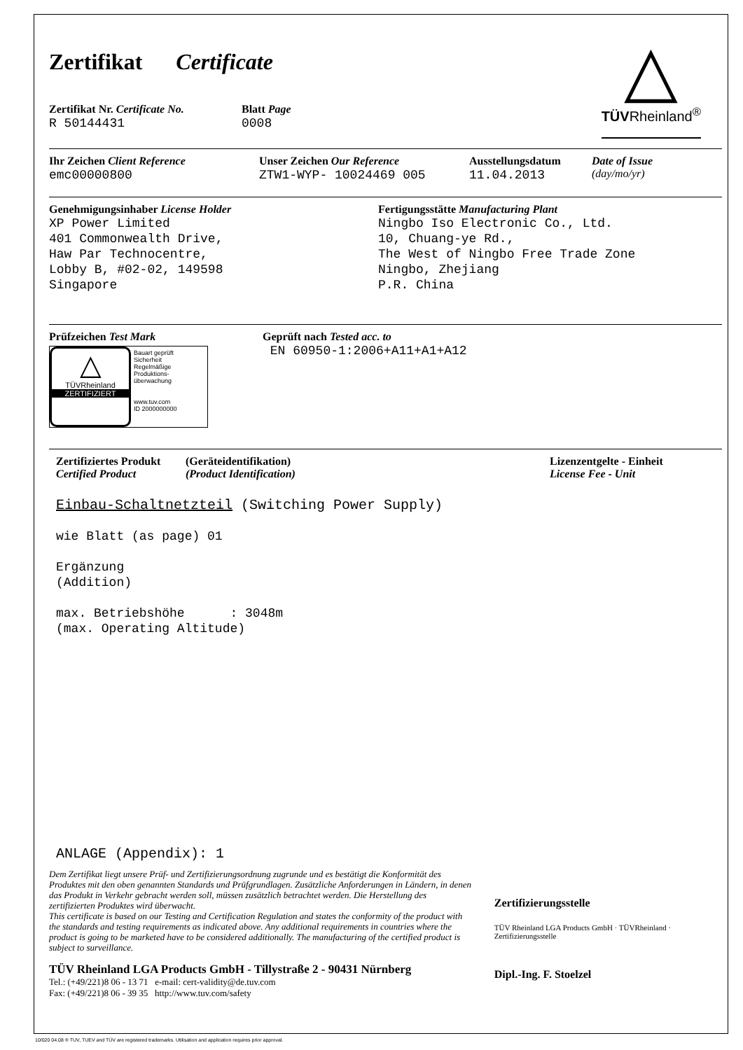△
TÜVRheinland<sup>®</sup>
Zertifikat Certificate
Zertifikat Nr. Certificate No.
R 50144431
Blatt Page
0008
Ihr Zeichen Client Reference
emc00000800
Unser Zeichen Our Reference
ZTW1-WYP- 10024469 005
Ausstellungsdatum
11.04.2013
Date of Issue
(day/mo/yr)
Genehmigungsinhaber License Holder
XP Power Limited
401 Commonwealth Drive,
Haw Par Technocentre,
Lobby B, #02-02, 149598
Singapore
Fertigungsstätte Manufacturing Plant
Ningbo Iso Electronic Co., Ltd.
10, Chuang-ye Rd.,
The West of Ningbo Free Trade Zone
Ningbo, Zhejiang
P.R. China
Prüfzeichen Test Mark
△
TÜVRheinland
ZERTIFIZIERT
Bauart geprüft
Sicherheit
Regelmäßige
Produktions-
überwachung
www.tuv.com
ID 2000000000
Geprüft nach Tested acc. to
EN 60950-1:2006+A11+A1+A12
Zertifiziertes Produkt
Certified Product
(Geräteidentifikation)
(Product Identification)
Lizenzentgelte - Einheit
License Fee - Unit
Einbau-Schaltnetzteil (Switching Power Supply)
wie Blatt (as page) 01
Ergänzung
(Addition)
max. Betriebshöhe : 3048m
(max. Operating Altitude)
ANLAGE (Appendix): 1
Dem Zertifikat liegt unsere Prüf- und Zertifizierungsordnung zugrunde und es bestätigt die Konformität des Produktes mit den oben genannten Standards und Prüfgrundlagen. Zusätzliche Anforderungen in Ländern, in denen das Produkt in Verkehr gebracht werden soll, müssen zusätzlich betrachtet werden. Die Herstellung des zertifizierten Produktes wird überwacht.
This certificate is based on our Testing and Certification Regulation and states the conformity of the product with the standards and testing requirements as indicated above. Any additional requirements in countries where the product is going to be marketed have to be considered additionally. The manufacturing of the certified product is subject to surveillance.
TÜV Rheinland LGA Products GmbH - Tillystraße 2 - 90431 Nürnberg
Tel.: (+49/221)8 06 - 13 71 e-mail: cert-validity@de.tuv.com
Fax: (+49/221)8 06 - 39 35 http://www.tuv.com/safety
Zertifizierungsstelle
TÜV Rheinland LGA Products GmbH · TÜVRheinland · Zertifizierungsstelle
Dipl.-Ing. F. Stoelzel
10/020 04.08 ® TUV, TUEV and TÜV are registered trademarks. Utilisation and application requires prior approval.